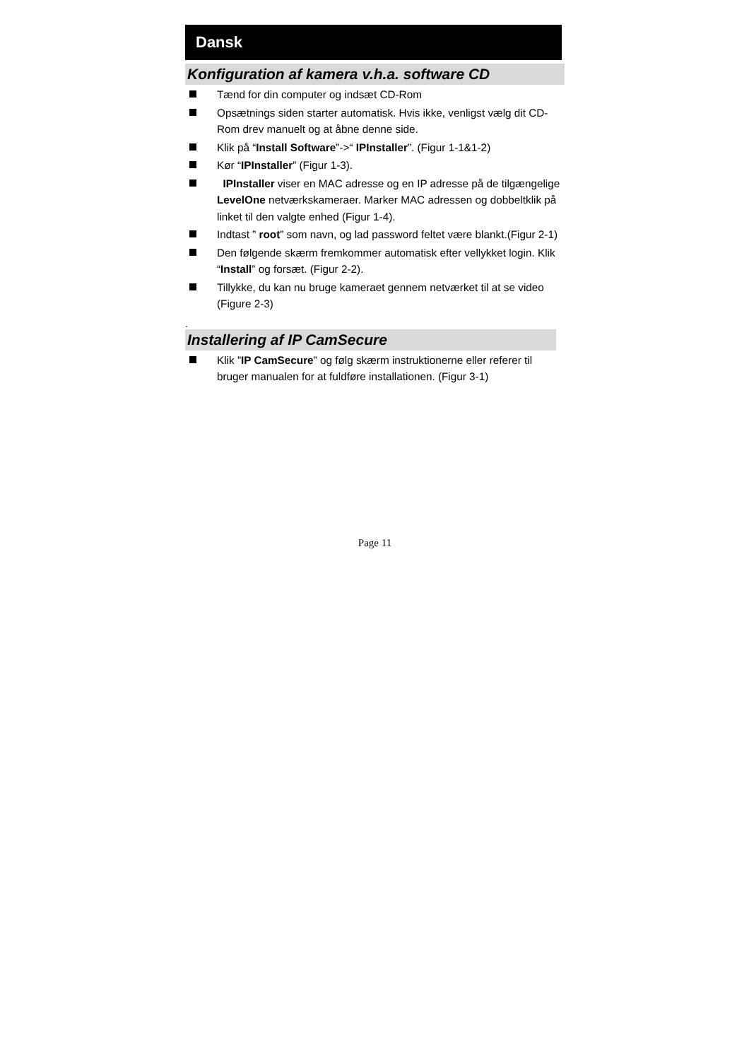Dansk
Konfiguration af kamera v.h.a. software CD
Tænd for din computer og indsæt CD-Rom
Opsætnings siden starter automatisk. Hvis ikke, venligst vælg dit CD-Rom drev manuelt og at åbne denne side.
Klik på “Install Software”->“ IPInstaller”. (Figur 1-1&1-2)
Kør “IPInstaller” (Figur 1-3).
IPInstaller viser en MAC adresse og en IP adresse på de tilgængelige LevelOne netværkskameraer. Marker MAC adressen og dobbeltklik på linket til den valgte enhed (Figur 1-4).
Indtast ” root” som navn, og lad password feltet være blankt.(Figur 2-1)
Den følgende skærm fremkommer automatisk efter vellykket login. Klik “Install” og forsæt. (Figur 2-2).
Tillykke, du kan nu bruge kameraet gennem netværket til at se video (Figure 2-3)
.
Installering af IP CamSecure
Klik ”IP CamSecure” og følg skærm instruktionerne eller referer til bruger manualen for at fuldføre installationen. (Figur 3-1)
Page 11